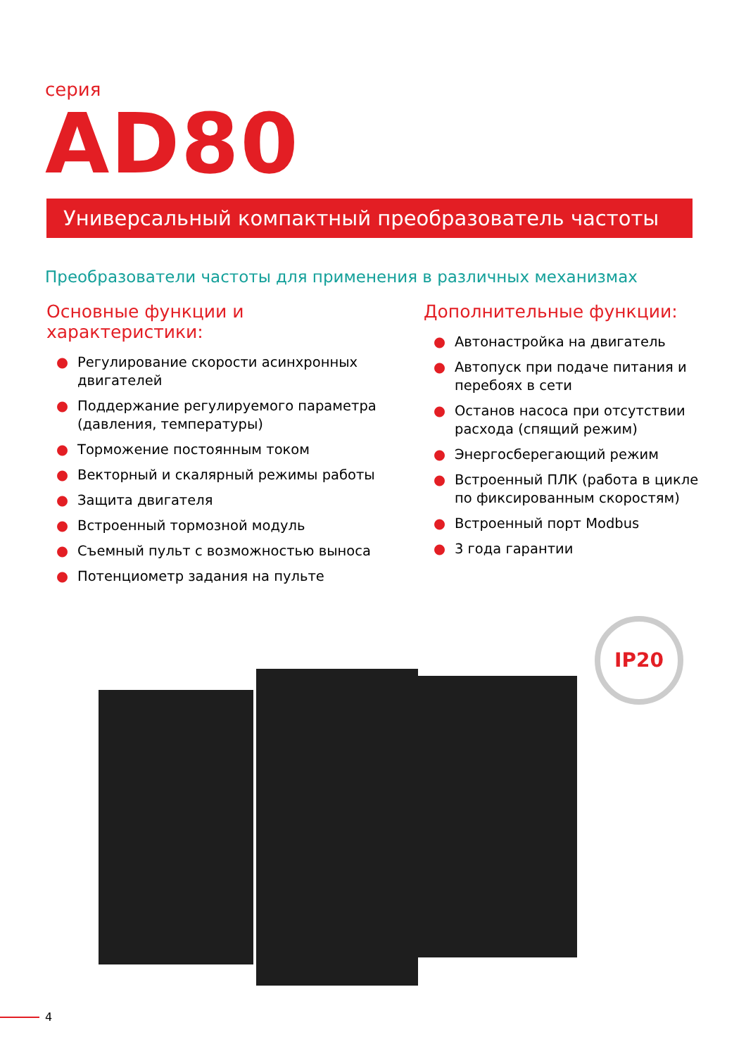серия
AD80
Универсальный компактный преобразователь частоты
Преобразователи частоты для применения в различных механизмах
Основные функции и характеристики:
● Регулирование скорости асинхронных двигателей
● Поддержание регулируемого параметра (давления, температуры)
● Торможение постоянным током
● Векторный и скалярный режимы работы
● Защита двигателя
● Встроенный тормозной модуль
● Съемный пульт с возможностью выноса
● Потенциометр задания на пульте
Дополнительные функции:
● Автонастройка на двигатель
● Автопуск при подаче питания и перебоях в сети
● Останов насоса при отсутствии расхода (спящий режим)
● Энергосберегающий режим
● Встроенный ПЛК (работа в цикле по фиксированным скоростям)
● Встроенный порт Modbus
● 3 года гарантии
IP20
4